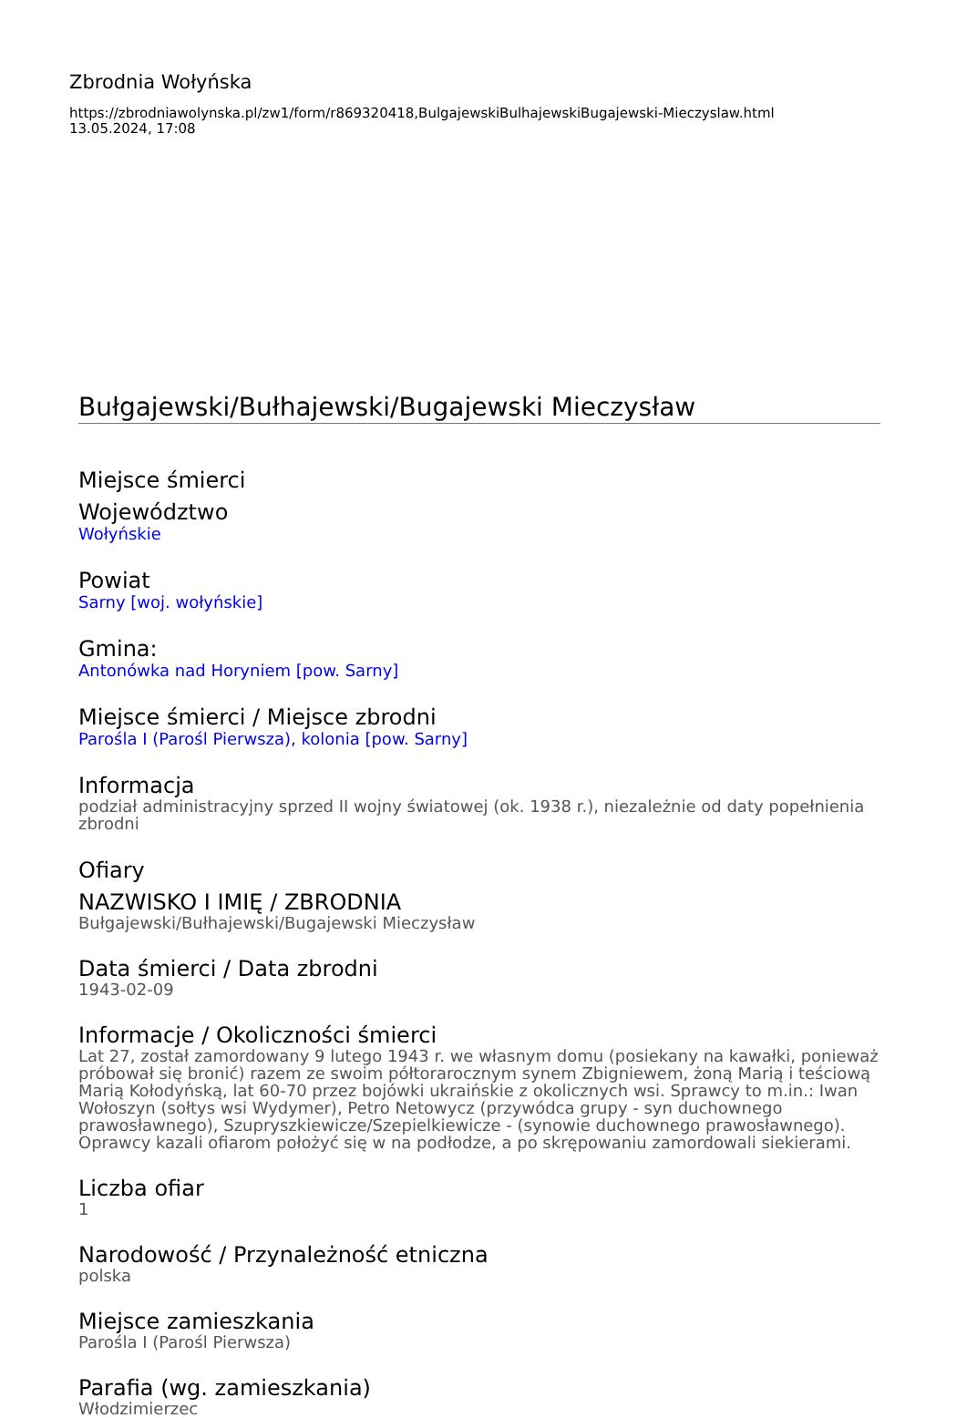Zbrodnia Wołyńska
https://zbrodniawolynska.pl/zw1/form/r869320418,BulgajewskiBulhajewskiBugajewski-Mieczyslaw.html
13.05.2024, 17:08
Bułgajewski/Bułhajewski/Bugajewski Mieczysław
Miejsce śmierci
Województwo
Wołyńskie
Powiat
Sarny [woj. wołyńskie]
Gmina:
Antonówka nad Horyniem [pow. Sarny]
Miejsce śmierci / Miejsce zbrodni
Parośla I (Parośl Pierwsza), kolonia [pow. Sarny]
Informacja
podział administracyjny sprzed II wojny światowej (ok. 1938 r.), niezależnie od daty popełnienia zbrodni
Ofiary
NAZWISKO I IMIĘ / ZBRODNIA
Bułgajewski/Bułhajewski/Bugajewski Mieczysław
Data śmierci / Data zbrodni
1943-02-09
Informacje / Okoliczności śmierci
Lat 27, został zamordowany 9 lutego 1943 r. we własnym domu (posiekany na kawałki, ponieważ próbował się bronić) razem ze swoim półtorarocznym synem Zbigniewem, żoną Marią i teściową Marią Kołodyńską, lat 60-70 przez bojówki ukraińskie z okolicznych wsi. Sprawcy to m.in.: Iwan Wołoszyn (sołtys wsi Wydymer), Petro Netowycz (przywódca grupy - syn duchownego prawosławnego), Szupryszkiewicze/Szepielkiewicze - (synowie duchownego prawosławnego). Oprawcy kazali ofiarom położyć się w na podłodze, a po skrępowaniu zamordowali siekierami.
Liczba ofiar
1
Narodowość / Przynależność etniczna
polska
Miejsce zamieszkania
Parośla I (Parośl Pierwsza)
Parafia (wg. zamieszkania)
Włodzimierzec